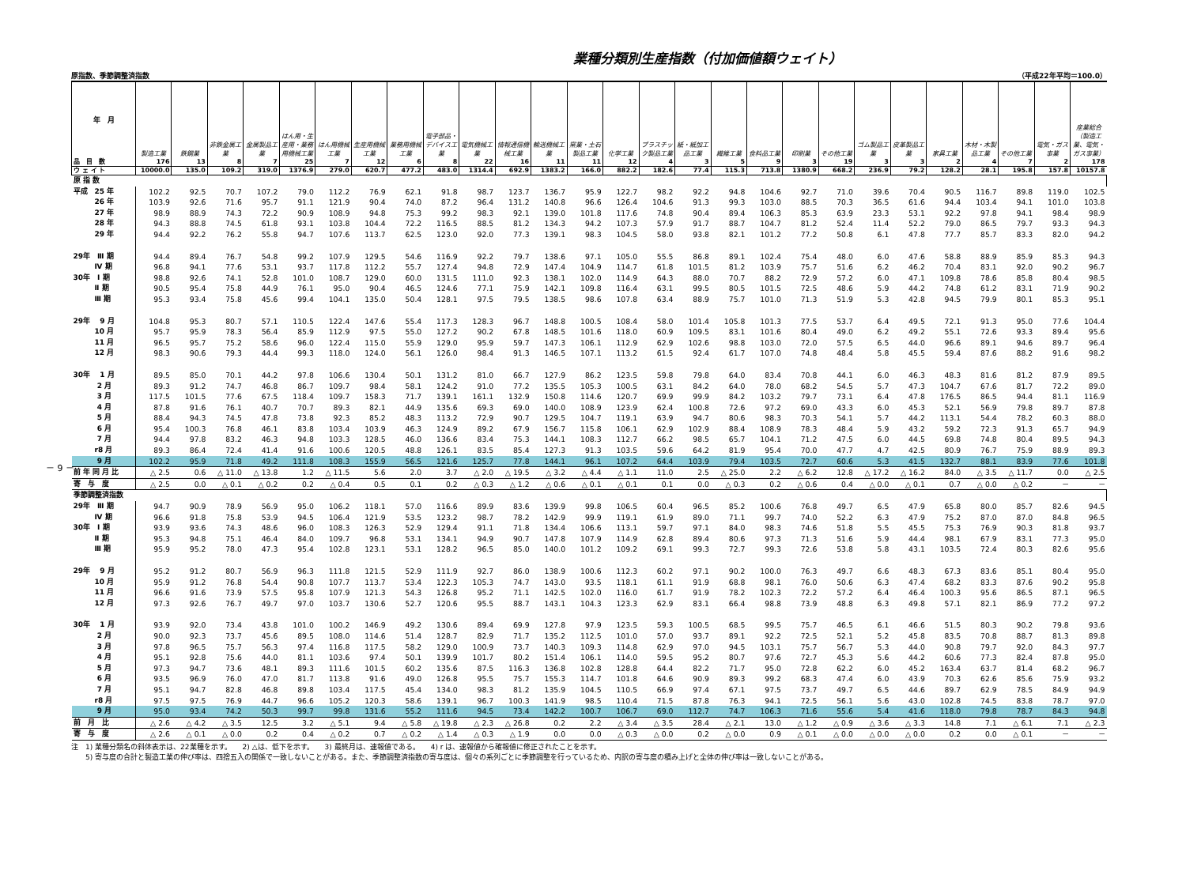業種分類別生産指数（付加価値額ウェイト）
原指数、季節調整済指数 （平成22年平均＝100.0）
－ 9 －
| 年 月 | 製造工業 | 鉄鋼業 | 非鉄金属工業 | 金属製品工業 | はん用・生産用・業務用機械工業 | はん用機械工業 | 生産用機械工業 | 業務用機械工業 | 電子部品・デバイス工業 | 電気機械工業 | 情報通信機械工業 | 輸送機械工業 | 窯業・土石製品工業 | 化学工業 | プラスチック製品工業 | 紙・紙加工品工業 | 繊維工業 | 食料品工業 | 印刷業 | その他工業 | ゴム製品工業 | 皮革製品工業 | 家具工業 | 木材・木製品工業 | その他工業 | 電気・ガス事業 | 産業総合（製造工業、電気・ガス事業） |
| --- | --- | --- | --- | --- | --- | --- | --- | --- | --- | --- | --- | --- | --- | --- | --- | --- | --- | --- | --- | --- | --- | --- | --- | --- | --- | --- | --- |
| 品 目 数 | 176 | 13 | 8 | 7 | 25 | 7 | 12 | 6 | 8 | 22 | 16 | 11 | 11 | 12 | 4 | 3 | 5 | 9 | 3 | 19 | 3 | 3 | 2 | 4 | 7 | 2 | 178 |
| ウ ェ イ ト | 10000.0 | 135.0 | 109.2 | 319.0 | 1376.9 | 279.0 | 620.7 | 477.2 | 483.0 | 1314.4 | 692.9 | 1383.2 | 166.0 | 882.2 | 182.6 | 77.4 | 115.3 | 713.8 | 1380.9 | 668.2 | 236.9 | 79.2 | 128.2 | 28.1 | 195.8 | 157.8 | 10157.8 |
| 原 指 数 | | | | | | | | | | | | | | | | | | | | | | | | | | | |
| 平成 25 年 | 102.2 | 92.5 | 70.7 | 107.2 | 79.0 | 112.2 | 76.9 | 62.1 | 91.8 | 98.7 | 123.7 | 136.7 | 95.9 | 122.7 | 98.2 | 92.2 | 94.8 | 104.6 | 92.7 | 71.0 | 39.6 | 70.4 | 90.5 | 116.7 | 89.8 | 119.0 | 102.5 |
| 26 年 | 103.9 | 92.6 | 71.6 | 95.7 | 91.1 | 121.9 | 90.4 | 74.0 | 87.2 | 96.4 | 131.2 | 140.8 | 96.6 | 126.4 | 104.6 | 91.3 | 99.3 | 103.0 | 88.5 | 70.3 | 36.5 | 61.6 | 94.4 | 103.4 | 94.1 | 101.0 | 103.8 |
| 27 年 | 98.9 | 88.9 | 74.3 | 72.2 | 90.9 | 108.9 | 94.8 | 75.3 | 99.2 | 98.3 | 92.1 | 139.0 | 101.8 | 117.6 | 74.8 | 90.4 | 89.4 | 106.3 | 85.3 | 63.9 | 23.3 | 53.1 | 92.2 | 97.8 | 94.1 | 98.4 | 98.9 |
| 28 年 | 94.3 | 88.8 | 74.5 | 61.8 | 93.1 | 103.8 | 104.4 | 72.2 | 116.5 | 88.5 | 81.2 | 134.3 | 94.2 | 107.3 | 57.9 | 91.7 | 88.7 | 104.7 | 81.2 | 52.4 | 11.4 | 52.2 | 79.0 | 86.5 | 79.7 | 93.3 | 94.3 |
| 29 年 | 94.4 | 92.2 | 76.2 | 55.8 | 94.7 | 107.6 | 113.7 | 62.5 | 123.0 | 92.0 | 77.3 | 139.1 | 98.3 | 104.5 | 58.0 | 93.8 | 82.1 | 101.2 | 77.2 | 50.8 | 6.1 | 47.8 | 77.7 | 85.7 | 83.3 | 82.0 | 94.2 |
| 29年 Ⅲ 期 | 94.4 | 89.4 | 76.7 | 54.8 | 99.2 | 107.9 | 129.5 | 54.6 | 116.9 | 92.2 | 79.7 | 138.6 | 97.1 | 105.0 | 55.5 | 86.8 | 89.1 | 102.4 | 75.4 | 48.0 | 6.0 | 47.6 | 58.8 | 88.9 | 85.9 | 85.3 | 94.3 |
| Ⅳ 期 | 96.8 | 94.1 | 77.6 | 53.1 | 93.7 | 117.8 | 112.2 | 55.7 | 127.4 | 94.8 | 72.9 | 147.4 | 104.9 | 114.7 | 61.8 | 101.5 | 81.2 | 103.9 | 75.7 | 51.6 | 6.2 | 46.2 | 70.4 | 83.1 | 92.0 | 90.2 | 96.7 |
| 30年 Ⅰ 期 | 98.8 | 92.6 | 74.1 | 52.8 | 101.0 | 108.7 | 129.0 | 60.0 | 131.5 | 111.0 | 92.3 | 138.1 | 102.0 | 114.9 | 64.3 | 88.0 | 70.7 | 88.2 | 72.9 | 57.2 | 6.0 | 47.1 | 109.8 | 78.6 | 85.8 | 80.4 | 98.5 |
| Ⅱ 期 | 90.5 | 95.4 | 75.8 | 44.9 | 76.1 | 95.0 | 90.4 | 46.5 | 124.6 | 77.1 | 75.9 | 142.1 | 109.8 | 116.4 | 63.1 | 99.5 | 80.5 | 101.5 | 72.5 | 48.6 | 5.9 | 44.2 | 74.8 | 61.2 | 83.1 | 71.9 | 90.2 |
| Ⅲ 期 | 95.3 | 93.4 | 75.8 | 45.6 | 99.4 | 104.1 | 135.0 | 50.4 | 128.1 | 97.5 | 79.5 | 138.5 | 98.6 | 107.8 | 63.4 | 88.9 | 75.7 | 101.0 | 71.3 | 51.9 | 5.3 | 42.8 | 94.5 | 79.9 | 80.1 | 85.3 | 95.1 |
| 29年 9 月 | 104.8 | 95.3 | 80.7 | 57.1 | 110.5 | 122.4 | 147.6 | 55.4 | 117.3 | 128.3 | 96.7 | 148.8 | 100.5 | 108.4 | 58.0 | 101.4 | 105.8 | 101.3 | 77.5 | 53.7 | 6.4 | 49.5 | 72.1 | 91.3 | 95.0 | 77.6 | 104.4 |
| 10 月 | 95.7 | 95.9 | 78.3 | 56.4 | 85.9 | 112.9 | 97.5 | 55.0 | 127.2 | 90.2 | 67.8 | 148.5 | 101.6 | 118.0 | 60.9 | 109.5 | 83.1 | 101.6 | 80.4 | 49.0 | 6.2 | 49.2 | 55.1 | 72.6 | 93.3 | 89.4 | 95.6 |
| 11 月 | 96.5 | 95.7 | 75.2 | 58.6 | 96.0 | 122.4 | 115.0 | 55.9 | 129.0 | 95.9 | 59.7 | 147.3 | 106.1 | 112.9 | 62.9 | 102.6 | 98.8 | 103.0 | 72.0 | 57.5 | 6.5 | 44.0 | 96.6 | 89.1 | 94.6 | 89.7 | 96.4 |
| 12 月 | 98.3 | 90.6 | 79.3 | 44.4 | 99.3 | 118.0 | 124.0 | 56.1 | 126.0 | 98.4 | 91.3 | 146.5 | 107.1 | 113.2 | 61.5 | 92.4 | 61.7 | 107.0 | 74.8 | 48.4 | 5.8 | 45.5 | 59.4 | 87.6 | 88.2 | 91.6 | 98.2 |
| 30年 1 月 | 89.5 | 85.0 | 70.1 | 44.2 | 97.8 | 106.6 | 130.4 | 50.1 | 131.2 | 81.0 | 66.7 | 127.9 | 86.2 | 123.5 | 59.8 | 79.8 | 64.0 | 83.4 | 70.8 | 44.1 | 6.0 | 46.3 | 48.3 | 81.6 | 81.2 | 87.9 | 89.5 |
| 2 月 | 89.3 | 91.2 | 74.7 | 46.8 | 86.7 | 109.7 | 98.4 | 58.1 | 124.2 | 91.0 | 77.2 | 135.5 | 105.3 | 100.5 | 63.1 | 84.2 | 64.0 | 78.0 | 68.2 | 54.5 | 5.7 | 47.3 | 104.7 | 67.6 | 81.7 | 72.2 | 89.0 |
| 3 月 | 117.5 | 101.5 | 77.6 | 67.5 | 118.4 | 109.7 | 158.3 | 71.7 | 139.1 | 161.1 | 132.9 | 150.8 | 114.6 | 120.7 | 69.9 | 99.9 | 84.2 | 103.2 | 79.7 | 73.1 | 6.4 | 47.8 | 176.5 | 86.5 | 94.4 | 81.1 | 116.9 |
| 4 月 | 87.8 | 91.6 | 76.1 | 40.7 | 70.7 | 89.3 | 82.1 | 44.9 | 135.6 | 69.3 | 69.0 | 140.0 | 108.9 | 123.9 | 62.4 | 100.8 | 72.6 | 97.2 | 69.0 | 43.3 | 6.0 | 45.3 | 52.1 | 56.9 | 79.8 | 89.7 | 87.8 |
| 5 月 | 88.4 | 94.3 | 74.5 | 47.8 | 73.8 | 92.3 | 85.2 | 48.3 | 113.2 | 72.9 | 90.7 | 129.5 | 104.7 | 119.1 | 63.9 | 94.7 | 80.6 | 98.3 | 70.3 | 54.1 | 5.7 | 44.2 | 113.1 | 54.4 | 78.2 | 60.3 | 88.0 |
| 6 月 | 95.4 | 100.3 | 76.8 | 46.1 | 83.8 | 103.4 | 103.9 | 46.3 | 124.9 | 89.2 | 67.9 | 156.7 | 115.8 | 106.1 | 62.9 | 102.9 | 88.4 | 108.9 | 78.3 | 48.4 | 5.9 | 43.2 | 59.2 | 72.3 | 91.3 | 65.7 | 94.9 |
| 7 月 | 94.4 | 97.8 | 83.2 | 46.3 | 94.8 | 103.3 | 128.5 | 46.0 | 136.6 | 83.4 | 75.3 | 144.1 | 108.3 | 112.7 | 66.2 | 98.5 | 65.7 | 104.1 | 71.2 | 47.5 | 6.0 | 44.5 | 69.8 | 74.8 | 80.4 | 89.5 | 94.3 |
| r8 月 | 89.3 | 86.4 | 72.4 | 41.4 | 91.6 | 100.6 | 120.5 | 48.8 | 126.1 | 83.5 | 85.4 | 127.3 | 91.3 | 103.5 | 59.6 | 64.2 | 81.9 | 95.4 | 70.0 | 47.7 | 4.7 | 42.5 | 80.9 | 76.7 | 75.9 | 88.9 | 89.3 |
| 9 月 | 102.2 | 95.9 | 71.8 | 49.2 | 111.8 | 108.3 | 155.9 | 56.5 | 121.6 | 125.7 | 77.8 | 144.1 | 96.1 | 107.2 | 64.4 | 103.9 | 79.4 | 103.5 | 72.7 | 60.6 | 5.3 | 41.5 | 132.7 | 88.1 | 83.9 | 77.6 | 101.8 |
| 前 年 同 月 比 | △ 2.5 | 0.6 | △ 11.0 | △ 13.8 | 1.2 | △ 11.5 | 5.6 | 2.0 | 3.7 | △ 2.0 | △ 19.5 | △ 3.2 | △ 4.4 | △ 1.1 | 11.0 | 2.5 | △ 25.0 | 2.2 | △ 6.2 | 12.8 | △ 17.2 | △ 16.2 | 84.0 | △ 3.5 | △ 11.7 | 0.0 | △ 2.5 |
| 寄 与 度 | △ 2.5 | 0.0 | △ 0.1 | △ 0.2 | 0.2 | △ 0.4 | 0.5 | 0.1 | 0.2 | △ 0.3 | △ 1.2 | △ 0.6 | △ 0.1 | △ 0.1 | 0.1 | 0.0 | △ 0.3 | 0.2 | △ 0.6 | 0.4 | △ 0.0 | △ 0.1 | 0.7 | △ 0.0 | △ 0.2 | － | － |
| 季節調整済指数 | | | | | | | | | | | | | | | | | | | | | | | | | | | |
| 29年 Ⅲ 期 | 94.7 | 90.9 | 78.9 | 56.9 | 95.0 | 106.2 | 118.1 | 57.0 | 116.6 | 89.9 | 83.6 | 139.9 | 99.8 | 106.5 | 60.4 | 96.5 | 85.2 | 100.6 | 76.8 | 49.7 | 6.5 | 47.9 | 65.8 | 80.0 | 85.7 | 82.6 | 94.5 |
| Ⅳ 期 | 96.6 | 91.8 | 75.8 | 53.9 | 94.5 | 106.4 | 121.9 | 53.5 | 123.2 | 98.7 | 78.2 | 142.9 | 99.9 | 119.1 | 61.9 | 89.0 | 71.1 | 99.7 | 74.0 | 52.2 | 6.3 | 47.9 | 75.2 | 87.0 | 87.0 | 84.8 | 96.5 |
| 30年 Ⅰ 期 | 93.9 | 93.6 | 74.3 | 48.6 | 96.0 | 108.3 | 126.3 | 52.9 | 129.4 | 91.1 | 71.8 | 134.4 | 106.6 | 113.1 | 59.7 | 97.1 | 84.0 | 98.3 | 74.6 | 51.8 | 5.5 | 45.5 | 75.3 | 76.9 | 90.3 | 81.8 | 93.7 |
| Ⅱ 期 | 95.3 | 94.8 | 75.1 | 46.4 | 84.0 | 109.7 | 96.8 | 53.1 | 134.1 | 94.9 | 90.7 | 147.8 | 107.9 | 114.9 | 62.8 | 89.4 | 80.6 | 97.3 | 71.3 | 51.6 | 5.9 | 44.4 | 98.1 | 67.9 | 83.1 | 77.3 | 95.0 |
| Ⅲ 期 | 95.9 | 95.2 | 78.0 | 47.3 | 95.4 | 102.8 | 123.1 | 53.1 | 128.2 | 96.5 | 85.0 | 140.0 | 101.2 | 109.2 | 69.1 | 99.3 | 72.7 | 99.3 | 72.6 | 53.8 | 5.8 | 43.1 | 103.5 | 72.4 | 80.3 | 82.6 | 95.6 |
| 29年 9 月 | 95.2 | 91.2 | 80.7 | 56.9 | 96.3 | 111.8 | 121.5 | 52.9 | 111.9 | 92.7 | 86.0 | 138.9 | 100.6 | 112.3 | 60.2 | 97.1 | 90.2 | 100.0 | 76.3 | 49.7 | 6.6 | 48.3 | 67.3 | 83.6 | 85.1 | 80.4 | 95.0 |
| 10 月 | 95.9 | 91.2 | 76.8 | 54.4 | 90.8 | 107.7 | 113.7 | 53.4 | 122.3 | 105.3 | 74.7 | 143.0 | 93.5 | 118.1 | 61.1 | 91.9 | 68.8 | 98.1 | 76.0 | 50.6 | 6.3 | 47.4 | 68.2 | 83.3 | 87.6 | 90.2 | 95.8 |
| 11 月 | 96.6 | 91.6 | 73.9 | 57.5 | 95.8 | 107.9 | 121.3 | 54.3 | 126.8 | 95.2 | 71.1 | 142.5 | 102.0 | 116.0 | 61.7 | 91.9 | 78.2 | 102.3 | 72.2 | 57.2 | 6.4 | 46.4 | 100.3 | 95.6 | 86.5 | 87.1 | 96.5 |
| 12 月 | 97.3 | 92.6 | 76.7 | 49.7 | 97.0 | 103.7 | 130.6 | 52.7 | 120.6 | 95.5 | 88.7 | 143.1 | 104.3 | 123.3 | 62.9 | 83.1 | 66.4 | 98.8 | 73.9 | 48.8 | 6.3 | 49.8 | 57.1 | 82.1 | 86.9 | 77.2 | 97.2 |
| 30年 1 月 | 93.9 | 92.0 | 73.4 | 43.8 | 101.0 | 100.2 | 146.9 | 49.2 | 130.6 | 89.4 | 69.9 | 127.8 | 97.9 | 123.5 | 59.3 | 100.5 | 68.5 | 99.5 | 75.7 | 46.5 | 6.1 | 46.6 | 51.5 | 80.3 | 90.2 | 79.8 | 93.6 |
| 2 月 | 90.0 | 92.3 | 73.7 | 45.6 | 89.5 | 108.0 | 114.6 | 51.4 | 128.7 | 82.9 | 71.7 | 135.2 | 112.5 | 101.0 | 57.0 | 93.7 | 89.1 | 92.2 | 72.5 | 52.1 | 5.2 | 45.8 | 83.5 | 70.8 | 88.7 | 81.3 | 89.8 |
| 3 月 | 97.8 | 96.5 | 75.7 | 56.3 | 97.4 | 116.8 | 117.5 | 58.2 | 129.0 | 100.9 | 73.7 | 140.3 | 109.3 | 114.8 | 62.9 | 97.0 | 94.5 | 103.1 | 75.7 | 56.7 | 5.3 | 44.0 | 90.8 | 79.7 | 92.0 | 84.3 | 97.7 |
| 4 月 | 95.1 | 92.8 | 75.6 | 44.0 | 81.1 | 103.6 | 97.4 | 50.1 | 139.9 | 101.7 | 80.2 | 151.4 | 106.1 | 114.0 | 59.5 | 95.2 | 80.7 | 97.6 | 72.7 | 45.3 | 5.6 | 44.2 | 60.6 | 77.3 | 82.4 | 87.8 | 95.0 |
| 5 月 | 97.3 | 94.7 | 73.6 | 48.1 | 89.3 | 111.6 | 101.5 | 60.2 | 135.6 | 87.5 | 116.3 | 136.8 | 102.8 | 128.8 | 64.4 | 82.2 | 71.7 | 95.0 | 72.8 | 62.2 | 6.0 | 45.2 | 163.4 | 63.7 | 81.4 | 68.2 | 96.7 |
| 6 月 | 93.5 | 96.9 | 76.0 | 47.0 | 81.7 | 113.8 | 91.6 | 49.0 | 126.8 | 95.5 | 75.7 | 155.3 | 114.7 | 101.8 | 64.6 | 90.9 | 89.3 | 99.2 | 68.3 | 47.4 | 6.0 | 43.9 | 70.3 | 62.6 | 85.6 | 75.9 | 93.2 |
| 7 月 | 95.1 | 94.7 | 82.8 | 46.8 | 89.8 | 103.4 | 117.5 | 45.4 | 134.0 | 98.3 | 81.2 | 135.9 | 104.5 | 110.5 | 66.9 | 97.4 | 67.1 | 97.5 | 73.7 | 49.7 | 6.5 | 44.6 | 89.7 | 62.9 | 78.5 | 84.9 | 94.9 |
| r8 月 | 97.5 | 97.5 | 76.9 | 44.7 | 96.6 | 105.2 | 120.3 | 58.6 | 139.1 | 96.7 | 100.3 | 141.9 | 98.5 | 110.4 | 71.5 | 87.8 | 76.3 | 94.1 | 72.5 | 56.1 | 5.6 | 43.0 | 102.8 | 74.5 | 83.8 | 78.7 | 97.0 |
| 9 月 | 95.0 | 93.4 | 74.2 | 50.3 | 99.7 | 99.8 | 131.6 | 55.2 | 111.6 | 94.5 | 73.4 | 142.2 | 100.7 | 106.7 | 69.0 | 112.7 | 74.7 | 106.3 | 71.6 | 55.6 | 5.4 | 41.6 | 118.0 | 79.8 | 78.7 | 84.3 | 94.8 |
| 前 月 比 | △ 2.6 | △ 4.2 | △ 3.5 | 12.5 | 3.2 | △ 5.1 | 9.4 | △ 5.8 | △ 19.8 | △ 2.3 | △ 26.8 | 0.2 | 2.2 | △ 3.4 | △ 3.5 | 28.4 | △ 2.1 | 13.0 | △ 1.2 | △ 0.9 | △ 3.6 | △ 3.3 | 14.8 | 7.1 | △ 6.1 | 7.1 | △ 2.3 |
| 寄 与 度 | △ 2.6 | △ 0.1 | △ 0.0 | 0.2 | 0.4 | △ 0.2 | 0.7 | △ 0.2 | △ 1.4 | △ 0.3 | △ 1.9 | 0.0 | 0.0 | △ 0.3 | △ 0.0 | 0.2 | △ 0.0 | 0.9 | △ 0.1 | △ 0.0 | △ 0.0 | △ 0.0 | 0.2 | 0.0 | △ 0.1 | － | － |
注　1) 業種分類名の斜体表示は、22業種を示す。　　2) △は、低下を示す。　　3) 最終月は、速報値である。　　4) r は、速報値から確報値に修正されたことを示す。
　　5) 寄与度の合計と製造工業の伸び率は、四捨五入の関係で一致しないことがある。また、季節調整済指数の寄与度は、個々の系列ごとに季節調整を行っているため、内訳の寄与度の積み上げと全体の伸び率は一致しないことがある。